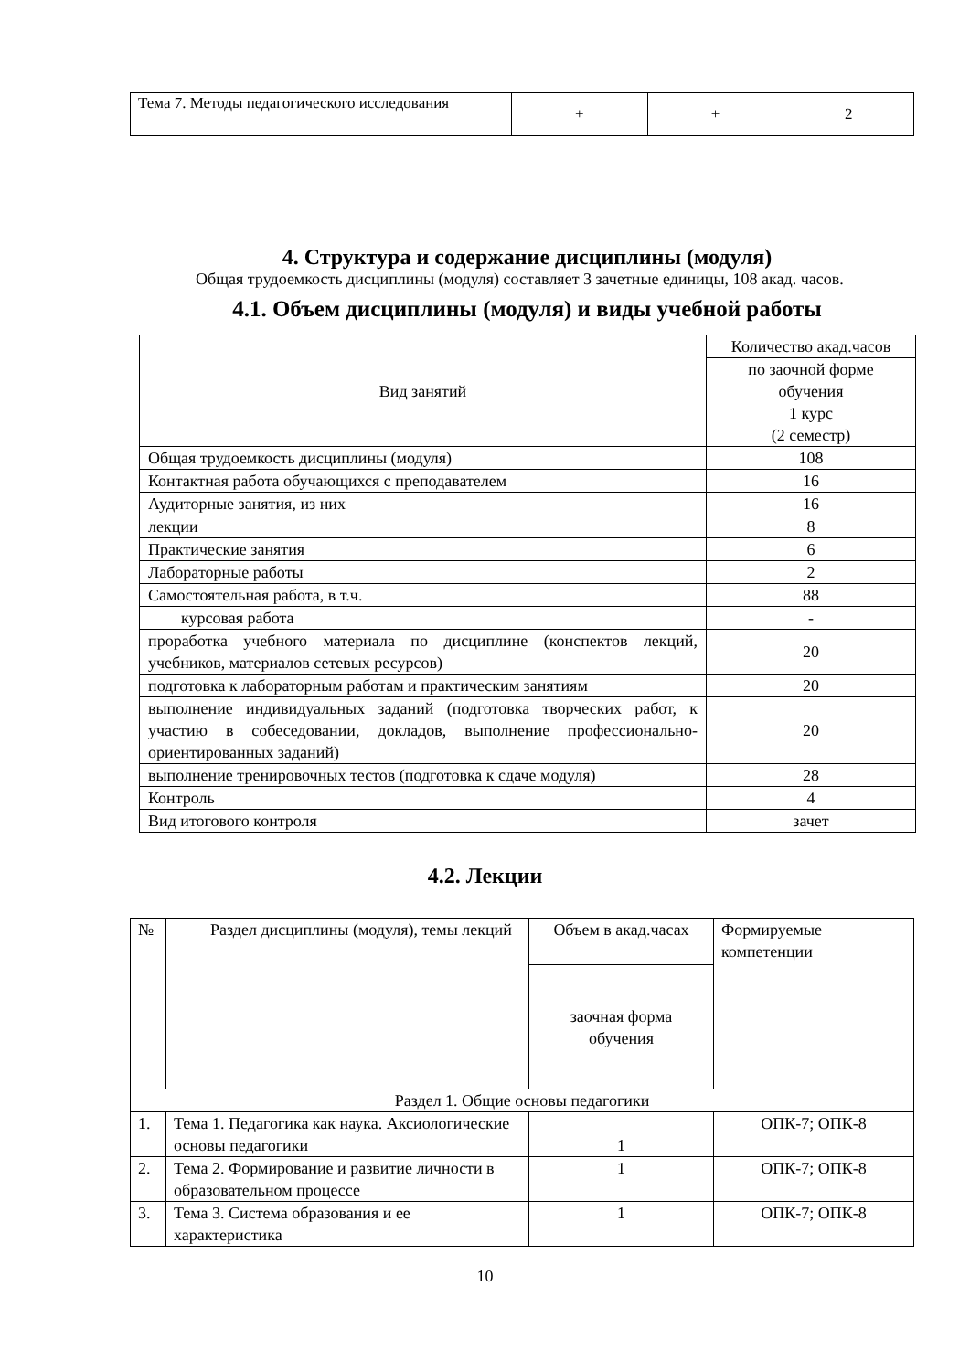| Тема 7. Методы педагогического исследования | + | + | 2 |
4. Структура и содержание дисциплины (модуля)
Общая трудоемкость дисциплины (модуля) составляет 3 зачетные единицы, 108 акад. часов.
4.1. Объем дисциплины (модуля) и виды учебной работы
| Вид занятий | Количество акад.часов |
| | по заочной форме обучения 1 курс (2 семестр) |
| Общая трудоемкость дисциплины (модуля) | 108 |
| Контактная работа обучающихся с преподавателем | 16 |
| Аудиторные занятия, из них | 16 |
| лекции | 8 |
| Практические занятия | 6 |
| Лабораторные работы | 2 |
| Самостоятельная работа, в т.ч. | 88 |
| курсовая работа | - |
| проработка учебного материала по дисциплине (конспектов лекций, учебников, материалов сетевых ресурсов) | 20 |
| подготовка к лабораторным работам и практическим занятиям | 20 |
| выполнение индивидуальных заданий (подготовка творческих работ, к участию в собеседовании, докладов, выполнение профессионально-ориентированных заданий) | 20 |
| выполнение тренировочных тестов (подготовка к сдаче модуля) | 28 |
| Контроль | 4 |
| Вид итогового контроля | зачет |
4.2. Лекции
| № | Раздел дисциплины (модуля), темы лекций | Объем в акад.часах | Формируемые компетенции |
| | | заочная форма обучения | |
| Раздел 1. Общие основы педагогики | | | |
| 1. | Тема 1. Педагогика как наука. Аксиологические основы педагогики | 1 | ОПК-7; ОПК-8 |
| 2. | Тема 2. Формирование и развитие личности в образовательном процессе | 1 | ОПК-7; ОПК-8 |
| 3. | Тема 3. Система образования и ее характеристика | 1 | ОПК-7; ОПК-8 |
10